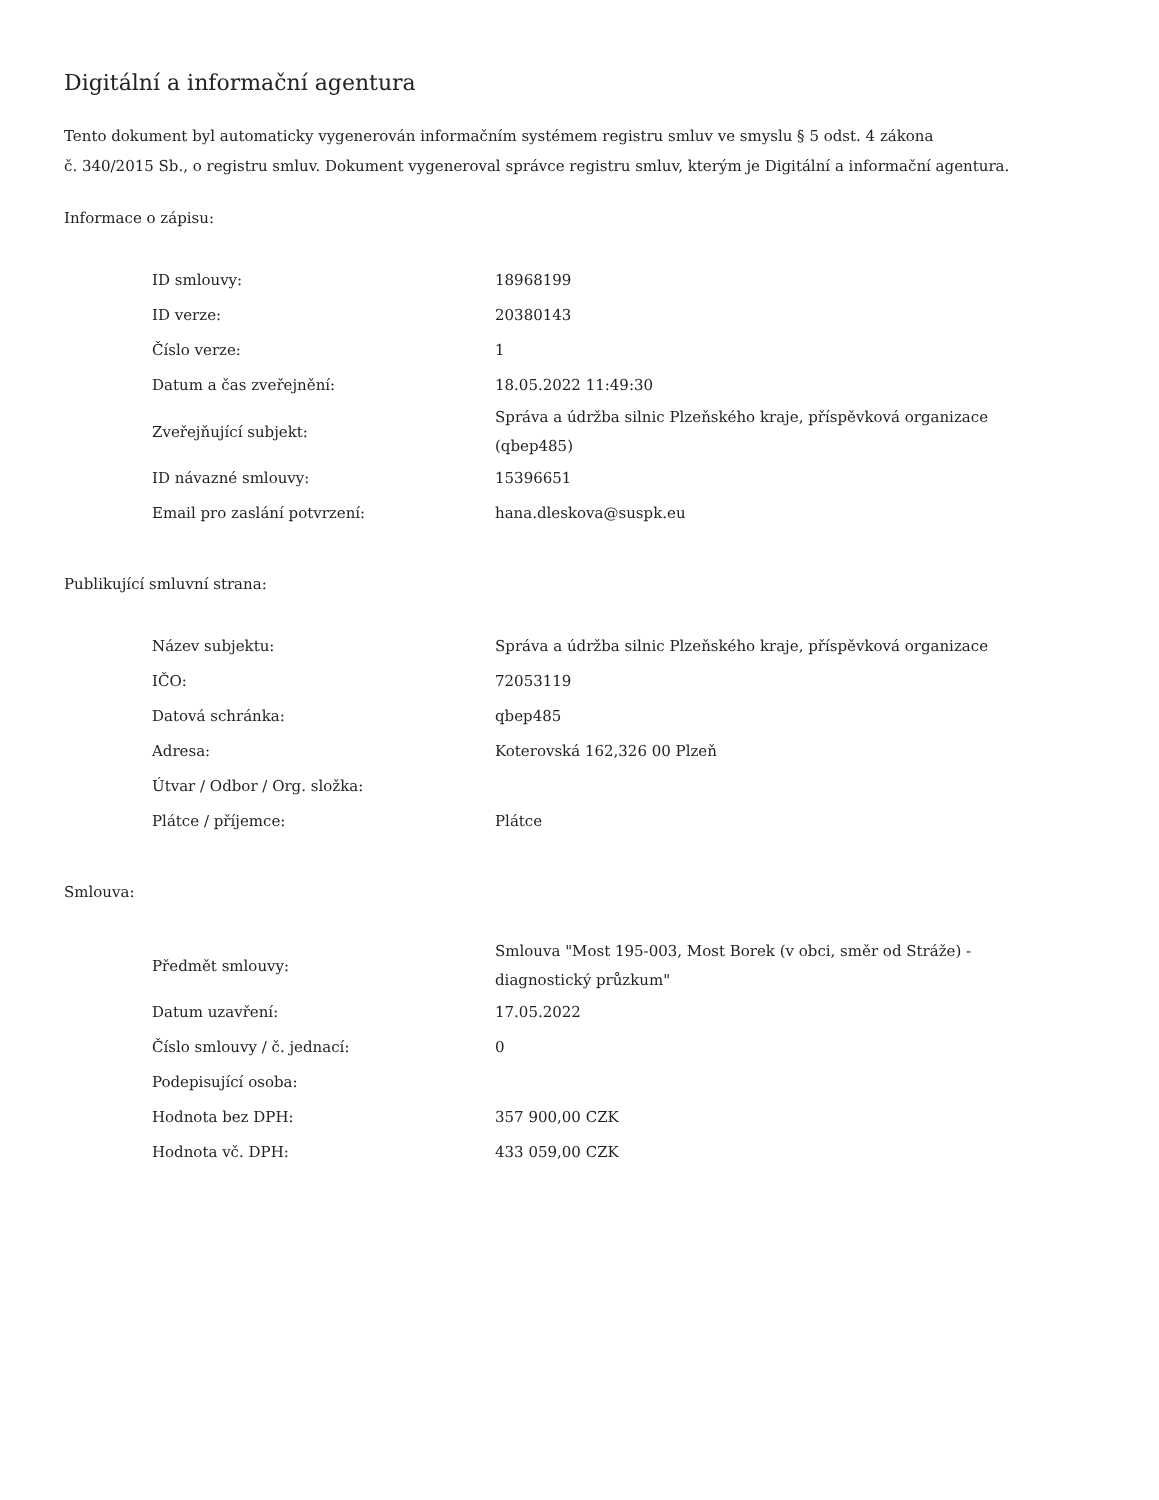Digitální a informační agentura
Tento dokument byl automaticky vygenerován informačním systémem registru smluv ve smyslu § 5 odst. 4 zákona
č. 340/2015 Sb., o registru smluv. Dokument vygeneroval správce registru smluv, kterým je Digitální a informační agentura.
Informace o zápisu:
| ID smlouvy: | 18968199 |
| ID verze: | 20380143 |
| Číslo verze: | 1 |
| Datum a čas zveřejnění: | 18.05.2022 11:49:30 |
| Zveřejňující subjekt: | Správa a údržba silnic Plzeňského kraje, příspěvková organizace (qbep485) |
| ID návazné smlouvy: | 15396651 |
| Email pro zaslání potvrzení: | hana.dleskova@suspk.eu |
Publikující smluvní strana:
| Název subjektu: | Správa a údržba silnic Plzeňského kraje, příspěvková organizace |
| IČO: | 72053119 |
| Datová schránka: | qbep485 |
| Adresa: | Koterovská 162,326 00 Plzeň |
| Útvar / Odbor / Org. složka: | |
| Plátce / příjemce: | Plátce |
Smlouva:
| Předmět smlouvy: | Smlouva "Most 195-003, Most Borek (v obci, směr od Stráže) - diagnostický průzkum" |
| Datum uzavření: | 17.05.2022 |
| Číslo smlouvy / č. jednací: | 0 |
| Podepisující osoba: | |
| Hodnota bez DPH: | 357 900,00 CZK |
| Hodnota vč. DPH: | 433 059,00 CZK |